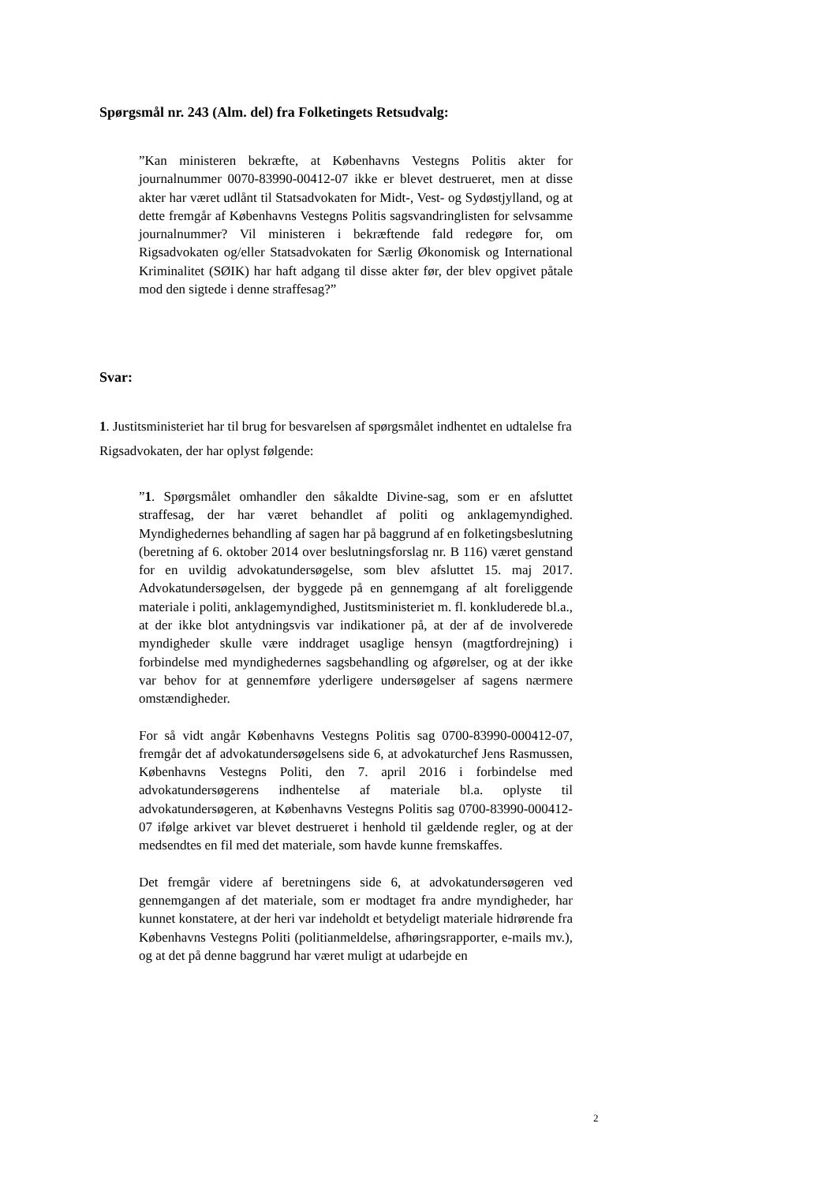Spørgsmål nr. 243 (Alm. del) fra Folketingets Retsudvalg:
”Kan ministeren bekræfte, at Københavns Vestegns Politis akter for journalnummer 0070-83990-00412-07 ikke er blevet destrueret, men at disse akter har været udlånt til Statsadvokaten for Midt-, Vest- og Sydøstjylland, og at dette fremgår af Københavns Vestegns Politis sagsvandringlisten for selvsamme journalnummer? Vil ministeren i bekræftende fald redegøre for, om Rigsadvokaten og/eller Statsadvokaten for Særlig Økonomisk og International Kriminalitet (SØIK) har haft adgang til disse akter før, der blev opgivet påtale mod den sigtede i denne straffesag?”
Svar:
1. Justitsministeriet har til brug for besvarelsen af spørgsmålet indhentet en udtalelse fra Rigsadvokaten, der har oplyst følgende:
”1. Spørgsmålet omhandler den såkaldte Divine-sag, som er en afsluttet straffesag, der har været behandlet af politi og anklagemyndighed. Myndighedernes behandling af sagen har på baggrund af en folketingsbeslutning (beretning af 6. oktober 2014 over beslutningsforslag nr. B 116) været genstand for en uvildig advokatundersøgelse, som blev afsluttet 15. maj 2017. Advokatundersøgelsen, der byggede på en gennemgang af alt foreliggende materiale i politi, anklagemyndighed, Justitsministeriet m. fl. konkluderede bl.a., at der ikke blot antydningsvis var indikationer på, at der af de involverede myndigheder skulle være inddraget usaglige hensyn (magtfordrejning) i forbindelse med myndighedernes sagsbehandling og afgørelser, og at der ikke var behov for at gennemføre yderligere undersøgelser af sagens nærmere omstændigheder.
For så vidt angår Københavns Vestegns Politis sag 0700-83990-000412-07, fremgår det af advokatundersøgelsens side 6, at advokaturchef Jens Rasmussen, Københavns Vestegns Politi, den 7. april 2016 i forbindelse med advokatundersøgerens indhentelse af materiale bl.a. oplyste til advokatundersøgeren, at Københavns Vestegns Politis sag 0700-83990-000412-07 ifølge arkivet var blevet destrueret i henhold til gældende regler, og at der medsendtes en fil med det materiale, som havde kunne fremskaffes.
Det fremgår videre af beretningens side 6, at advokatundersøgeren ved gennemgangen af det materiale, som er modtaget fra andre myndigheder, har kunnet konstatere, at der heri var indeholdt et betydeligt materiale hidrørende fra Københavns Vestegns Politi (politianmeldelse, afhøringsrapporter, e-mails mv.), og at det på denne baggrund har været muligt at udarbejde en
2